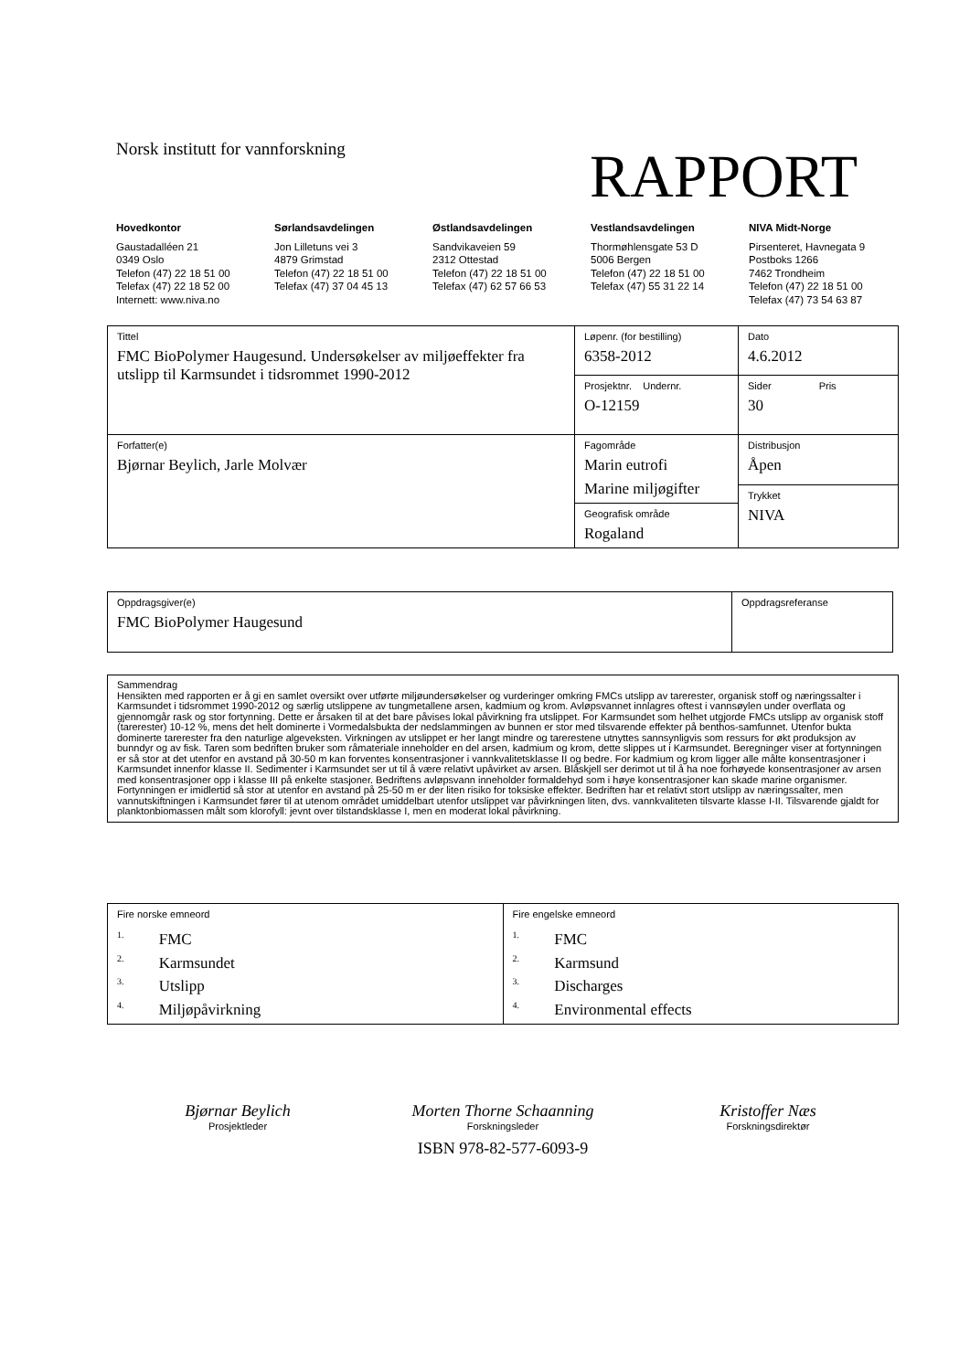Norsk institutt for vannforskning
RAPPORT
Hovedkontor
Gaustadalléen 21
0349 Oslo
Telefon (47) 22 18 51 00
Telefax (47) 22 18 52 00
Internett: www.niva.no
Sørlandsavdelingen
Jon Lilletuns vei 3
4879 Grimstad
Telefon (47) 22 18 51 00
Telefax (47) 37 04 45 13
Østlandsavdelingen
Sandvikaveien 59
2312 Ottestad
Telefon (47) 22 18 51 00
Telefax (47) 62 57 66 53
Vestlandsavdelingen
Thormøhlensgate 53 D
5006 Bergen
Telefon (47) 22 18 51 00
Telefax (47) 55 31 22 14
NIVA Midt-Norge
Pirsenteret, Havnegata 9
Postboks 1266
7462 Trondheim
Telefon (47) 22 18 51 00
Telefax (47) 73 54 63 87
| Tittel FMC BioPolymer Haugesund. Undersøkelser av miljøeffekter fra utslipp til Karmsundet i tidsrommet 1990-2012 | Løpenr. (for bestilling) 6358-2012 | Dato 4.6.2012 |
| | Prosjektnr. Undernr. O-12159 | Sider Pris 30 |
| Forfatter(e) Bjørnar Beylich, Jarle Molvær | Fagområde Marin eutrofi Marine miljøgifter | Distribusjon Åpen |
| | | Trykket NIVA |
| | Geografisk område Rogaland | |
| Oppdragsgiver(e) FMC BioPolymer Haugesund | Oppdragsreferanse |
| Sammendrag Hensikten med rapporten er å gi en samlet oversikt over utførte miljøundersøkelser og vurderinger omkring FMCs utslipp av tarerester, organisk stoff og næringssalter i Karmsundet i tidsrommet 1990-2012 og særlig utslippene av tungmetallene arsen, kadmium og krom. Avløpsvannet innlagres oftest i vannsøylen under overflata og gjennomgår rask og stor fortynning. Dette er årsaken til at det bare påvises lokal påvirkning fra utslippet. For Karmsundet som helhet utgjorde FMCs utslipp av organisk stoff (tarerester) 10-12 %, mens det helt dominerte i Vormedalsbukta der nedslammingen av bunnen er stor med tilsvarende effekter på benthos-samfunnet. Utenfor bukta dominerte tarerester fra den naturlige algeveksten. Virkningen av utslippet er her langt mindre og tarerestene utnyttes sannsynligvis som ressurs for økt produksjon av bunndyr og av fisk. Taren som bedriften bruker som råmateriale inneholder en del arsen, kadmium og krom, dette slippes ut i Karmsundet. Beregninger viser at fortynningen er så stor at det utenfor en avstand på 30-50 m kan forventes konsentrasjoner i vannkvalitetsklasse II og bedre. For kadmium og krom ligger alle målte konsentrasjoner i Karmsundet innenfor klasse II. Sedimenter i Karmsundet ser ut til å være relativt upåvirket av arsen. Blåskjell ser derimot ut til å ha noe forhøyede konsentrasjoner av arsen med konsentrasjoner opp i klasse III på enkelte stasjoner. Bedriftens avløpsvann inneholder formaldehyd som i høye konsentrasjoner kan skade marine organismer. Fortynningen er imidlertid så stor at utenfor en avstand på 25-50 m er der liten risiko for toksiske effekter. Bedriften har et relativt stort utslipp av næringssalter, men vannutskiftningen i Karmsundet fører til at utenom området umiddelbart utenfor utslippet var påvirkningen liten, dvs. vannkvaliteten tilsvarte klasse I-II. Tilsvarende gjaldt for planktonbiomassen målt som klorofyll: jevnt over tilstandsklasse I, men en moderat lokal påvirkning. |
| Fire norske emneord <sup>1.</sup> FMC <sup>2.</sup> Karmsundet <sup>3.</sup> Utslipp <sup>4.</sup> Miljøpåvirkning | Fire engelske emneord <sup>1.</sup> FMC <sup>2.</sup> Karmsund <sup>3.</sup> Discharges <sup>4.</sup> Environmental effects |
Bjørnar Beylich
Prosjektleder
Morten Thorne Schaanning
Forskningsleder
ISBN 978-82-577-6093-9
Kristoffer Næs
Forskningsdirektør